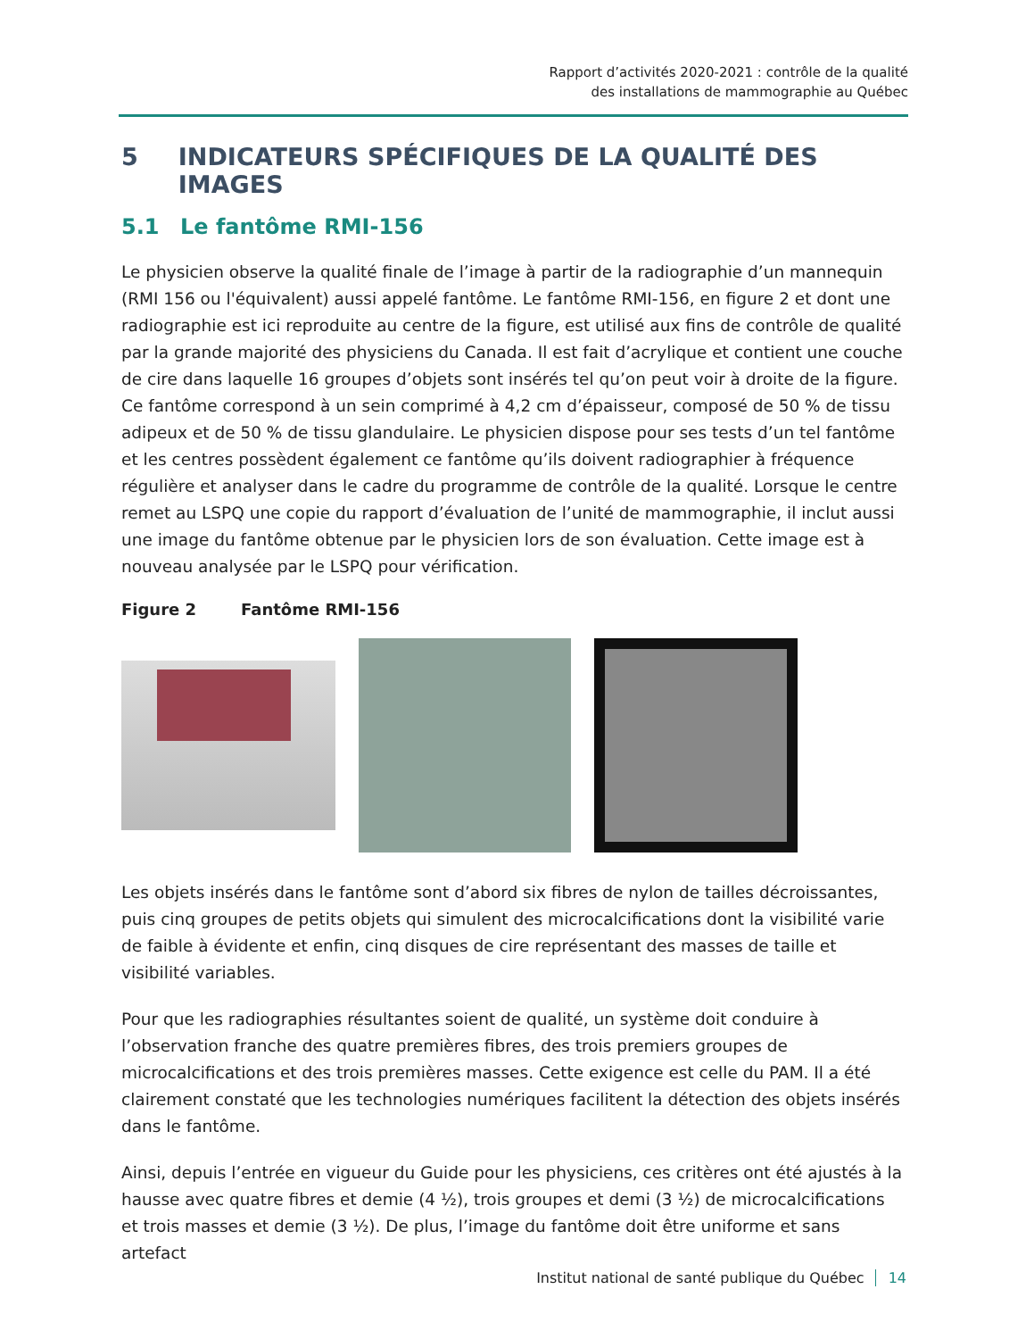Rapport d’activités 2020-2021 : contrôle de la qualité
des installations de mammographie au Québec
5 INDICATEURS SPÉCIFIQUES DE LA QUALITÉ DES IMAGES
5.1 Le fantôme RMI-156
Le physicien observe la qualité finale de l’image à partir de la radiographie d’un mannequin (RMI 156 ou l'équivalent) aussi appelé fantôme. Le fantôme RMI-156, en figure 2 et dont une radiographie est ici reproduite au centre de la figure, est utilisé aux fins de contrôle de qualité par la grande majorité des physiciens du Canada. Il est fait d’acrylique et contient une couche de cire dans laquelle 16 groupes d’objets sont insérés tel qu’on peut voir à droite de la figure. Ce fantôme correspond à un sein comprimé à 4,2 cm d’épaisseur, composé de 50 % de tissu adipeux et de 50 % de tissu glandulaire. Le physicien dispose pour ses tests d’un tel fantôme et les centres possèdent également ce fantôme qu’ils doivent radiographier à fréquence régulière et analyser dans le cadre du programme de contrôle de la qualité. Lorsque le centre remet au LSPQ une copie du rapport d’évaluation de l’unité de mammographie, il inclut aussi une image du fantôme obtenue par le physicien lors de son évaluation. Cette image est à nouveau analysée par le LSPQ pour vérification.
Figure 2 Fantôme RMI-156
Les objets insérés dans le fantôme sont d’abord six fibres de nylon de tailles décroissantes, puis cinq groupes de petits objets qui simulent des microcalcifications dont la visibilité varie de faible à évidente et enfin, cinq disques de cire représentant des masses de taille et visibilité variables.
Pour que les radiographies résultantes soient de qualité, un système doit conduire à l’observation franche des quatre premières fibres, des trois premiers groupes de microcalcifications et des trois premières masses. Cette exigence est celle du PAM. Il a été clairement constaté que les technologies numériques facilitent la détection des objets insérés dans le fantôme.
Ainsi, depuis l’entrée en vigueur du Guide pour les physiciens, ces critères ont été ajustés à la hausse avec quatre fibres et demie (4 ½), trois groupes et demi (3 ½) de microcalcifications et trois masses et demie (3 ½). De plus, l’image du fantôme doit être uniforme et sans artefact
Institut national de santé publique du Québec 14